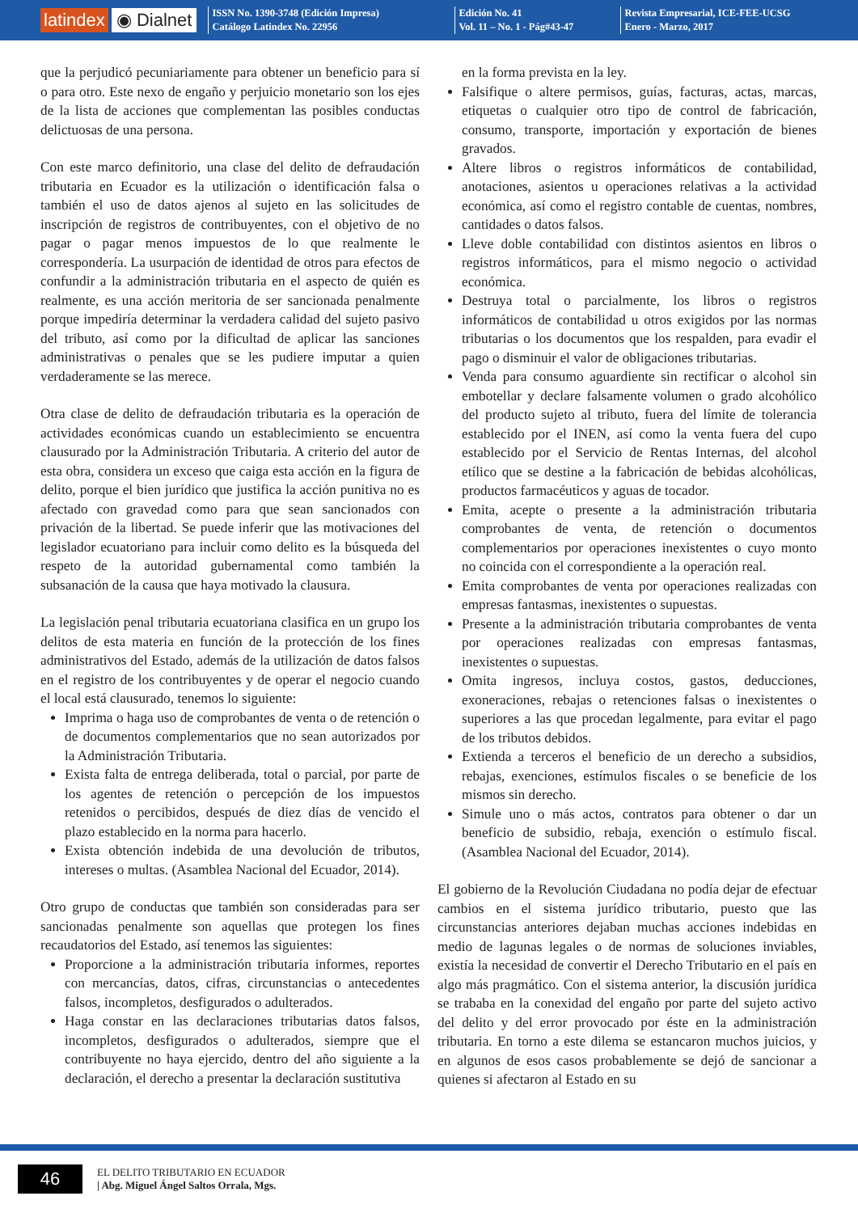latindex ◉ Dialnet
ISSN No. 1390-3748 (Edición Impresa)
Catálogo Latindex No. 22956
Edición No. 41
Vol. 11 – No. 1 - Pág#43-47
Revista Empresarial, ICE-FEE-UCSG
Enero - Marzo, 2017
que la perjudicó pecuniariamente para obtener un beneficio para sí o para otro. Este nexo de engaño y perjuicio monetario son los ejes de la lista de acciones que complementan las posibles conductas delictuosas de una persona.
Con este marco definitorio, una clase del delito de defraudación tributaria en Ecuador es la utilización o identificación falsa o también el uso de datos ajenos al sujeto en las solicitudes de inscripción de registros de contribuyentes, con el objetivo de no pagar o pagar menos impuestos de lo que realmente le correspondería. La usurpación de identidad de otros para efectos de confundir a la administración tributaria en el aspecto de quién es realmente, es una acción meritoria de ser sancionada penalmente porque impediría determinar la verdadera calidad del sujeto pasivo del tributo, así como por la dificultad de aplicar las sanciones administrativas o penales que se les pudiere imputar a quien verdaderamente se las merece.
Otra clase de delito de defraudación tributaria es la operación de actividades económicas cuando un establecimiento se encuentra clausurado por la Administración Tributaria. A criterio del autor de esta obra, considera un exceso que caiga esta acción en la figura de delito, porque el bien jurídico que justifica la acción punitiva no es afectado con gravedad como para que sean sancionados con privación de la libertad. Se puede inferir que las motivaciones del legislador ecuatoriano para incluir como delito es la búsqueda del respeto de la autoridad gubernamental como también la subsanación de la causa que haya motivado la clausura.
La legislación penal tributaria ecuatoriana clasifica en un grupo los delitos de esta materia en función de la protección de los fines administrativos del Estado, además de la utilización de datos falsos en el registro de los contribuyentes y de operar el negocio cuando el local está clausurado, tenemos lo siguiente:
Imprima o haga uso de comprobantes de venta o de retención o de documentos complementarios que no sean autorizados por la Administración Tributaria.
Exista falta de entrega deliberada, total o parcial, por parte de los agentes de retención o percepción de los impuestos retenidos o percibidos, después de diez días de vencido el plazo establecido en la norma para hacerlo.
Exista obtención indebida de una devolución de tributos, intereses o multas. (Asamblea Nacional del Ecuador, 2014).
Otro grupo de conductas que también son consideradas para ser sancionadas penalmente son aquellas que protegen los fines recaudatorios del Estado, así tenemos las siguientes:
Proporcione a la administración tributaria informes, reportes con mercancías, datos, cifras, circunstancias o antecedentes falsos, incompletos, desfigurados o adulterados.
Haga constar en las declaraciones tributarias datos falsos, incompletos, desfigurados o adulterados, siempre que el contribuyente no haya ejercido, dentro del año siguiente a la declaración, el derecho a presentar la declaración sustitutiva
en la forma prevista en la ley.
Falsifique o altere permisos, guías, facturas, actas, marcas, etiquetas o cualquier otro tipo de control de fabricación, consumo, transporte, importación y exportación de bienes gravados.
Altere libros o registros informáticos de contabilidad, anotaciones, asientos u operaciones relativas a la actividad económica, así como el registro contable de cuentas, nombres, cantidades o datos falsos.
Lleve doble contabilidad con distintos asientos en libros o registros informáticos, para el mismo negocio o actividad económica.
Destruya total o parcialmente, los libros o registros informáticos de contabilidad u otros exigidos por las normas tributarias o los documentos que los respalden, para evadir el pago o disminuir el valor de obligaciones tributarias.
Venda para consumo aguardiente sin rectificar o alcohol sin embotellar y declare falsamente volumen o grado alcohólico del producto sujeto al tributo, fuera del límite de tolerancia establecido por el INEN, así como la venta fuera del cupo establecido por el Servicio de Rentas Internas, del alcohol etílico que se destine a la fabricación de bebidas alcohólicas, productos farmacéuticos y aguas de tocador.
Emita, acepte o presente a la administración tributaria comprobantes de venta, de retención o documentos complementarios por operaciones inexistentes o cuyo monto no coincida con el correspondiente a la operación real.
Emita comprobantes de venta por operaciones realizadas con empresas fantasmas, inexistentes o supuestas.
Presente a la administración tributaria comprobantes de venta por operaciones realizadas con empresas fantasmas, inexistentes o supuestas.
Omita ingresos, incluya costos, gastos, deducciones, exoneraciones, rebajas o retenciones falsas o inexistentes o superiores a las que procedan legalmente, para evitar el pago de los tributos debidos.
Extienda a terceros el beneficio de un derecho a subsidios, rebajas, exenciones, estímulos fiscales o se beneficie de los mismos sin derecho.
Simule uno o más actos, contratos para obtener o dar un beneficio de subsidio, rebaja, exención o estímulo fiscal. (Asamblea Nacional del Ecuador, 2014).
El gobierno de la Revolución Ciudadana no podía dejar de efectuar cambios en el sistema jurídico tributario, puesto que las circunstancias anteriores dejaban muchas acciones indebidas en medio de lagunas legales o de normas de soluciones inviables, existía la necesidad de convertir el Derecho Tributario en el país en algo más pragmático. Con el sistema anterior, la discusión jurídica se trababa en la conexidad del engaño por parte del sujeto activo del delito y del error provocado por éste en la administración tributaria. En torno a este dilema se estancaron muchos juicios, y en algunos de esos casos probablemente se dejó de sancionar a quienes si afectaron al Estado en su
46
EL DELITO TRIBUTARIO EN ECUADOR
| Abg. Miguel Ángel Saltos Orrala, Mgs.